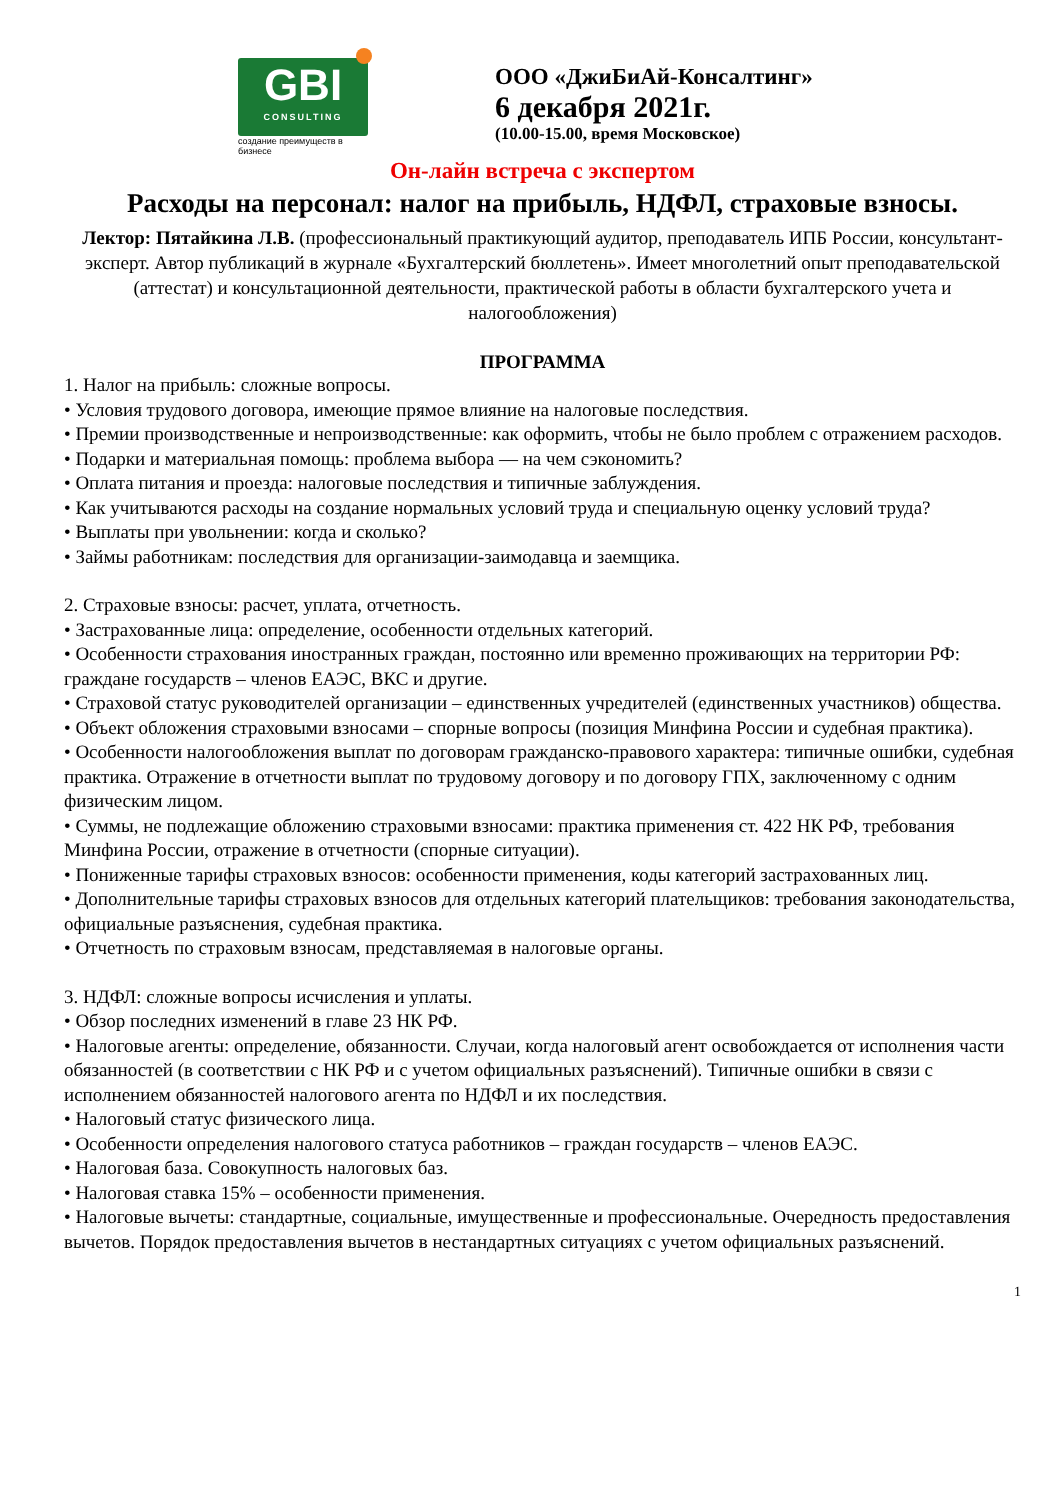GBI
CONSULTING
создание преимуществ в бизнесе
ООО «ДжиБиАй-Консалтинг»
6 декабря 2021г.
(10.00-15.00, время Московское)
Он-лайн встреча с экспертом
Расходы на персонал: налог на прибыль, НДФЛ, страховые взносы.
Лектор: Пятайкина Л.В. (профессиональный практикующий аудитор, преподаватель ИПБ России, консультант-эксперт. Автор публикаций в журнале «Бухгалтерский бюллетень». Имеет многолетний опыт преподавательской (аттестат) и консультационной деятельности, практической работы в области бухгалтерского учета и налогообложения)
ПРОГРАММА
1. Налог на прибыль: сложные вопросы.
• Условия трудового договора, имеющие прямое влияние на налоговые последствия.
• Премии производственные и непроизводственные: как оформить, чтобы не было проблем с отражением расходов.
• Подарки и материальная помощь: проблема выбора — на чем сэкономить?
• Оплата питания и проезда: налоговые последствия и типичные заблуждения.
• Как учитываются расходы на создание нормальных условий труда и специальную оценку условий труда?
• Выплаты при увольнении: когда и сколько?
• Займы работникам: последствия для организации-заимодавца и заемщика.
2. Страховые взносы: расчет, уплата, отчетность.
• Застрахованные лица: определение, особенности отдельных категорий.
• Особенности страхования иностранных граждан, постоянно или временно проживающих на территории РФ: граждане государств – членов ЕАЭС, ВКС и другие.
• Страховой статус руководителей организации – единственных учредителей (единственных участников) общества.
• Объект обложения страховыми взносами – спорные вопросы (позиция Минфина России и судебная практика).
• Особенности налогообложения выплат по договорам гражданско-правового характера: типичные ошибки, судебная практика. Отражение в отчетности выплат по трудовому договору и по договору ГПХ, заключенному с одним физическим лицом.
• Суммы, не подлежащие обложению страховыми взносами: практика применения ст. 422 НК РФ, требования Минфина России, отражение в отчетности (спорные ситуации).
• Пониженные тарифы страховых взносов: особенности применения, коды категорий застрахованных лиц.
• Дополнительные тарифы страховых взносов для отдельных категорий плательщиков: требования законодательства, официальные разъяснения, судебная практика.
• Отчетность по страховым взносам, представляемая в налоговые органы.
3. НДФЛ: сложные вопросы исчисления и уплаты.
• Обзор последних изменений в главе 23 НК РФ.
• Налоговые агенты: определение, обязанности. Случаи, когда налоговый агент освобождается от исполнения части обязанностей (в соответствии с НК РФ и с учетом официальных разъяснений). Типичные ошибки в связи с исполнением обязанностей налогового агента по НДФЛ и их последствия.
• Налоговый статус физического лица.
• Особенности определения налогового статуса работников – граждан государств – членов ЕАЭС.
• Налоговая база. Совокупность налоговых баз.
• Налоговая ставка 15% – особенности применения.
• Налоговые вычеты: стандартные, социальные, имущественные и профессиональные. Очередность предоставления вычетов. Порядок предоставления вычетов в нестандартных ситуациях с учетом официальных разъяснений.
1